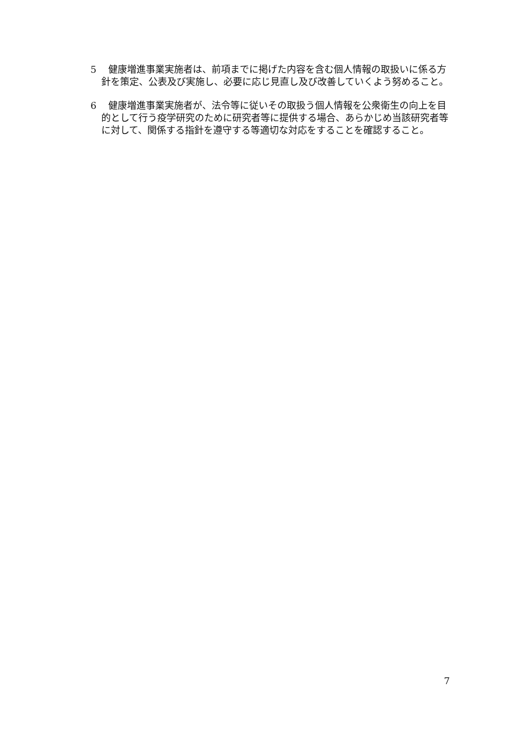5 健康増進事業実施者は、前項までに掲げた内容を含む個人情報の取扱いに係る方針を策定、公表及び実施し、必要に応じ見直し及び改善していくよう努めること。
6 健康増進事業実施者が、法令等に従いその取扱う個人情報を公衆衛生の向上を目的として行う疫学研究のために研究者等に提供する場合、あらかじめ当該研究者等に対して、関係する指針を遵守する等適切な対応をすることを確認すること。
7